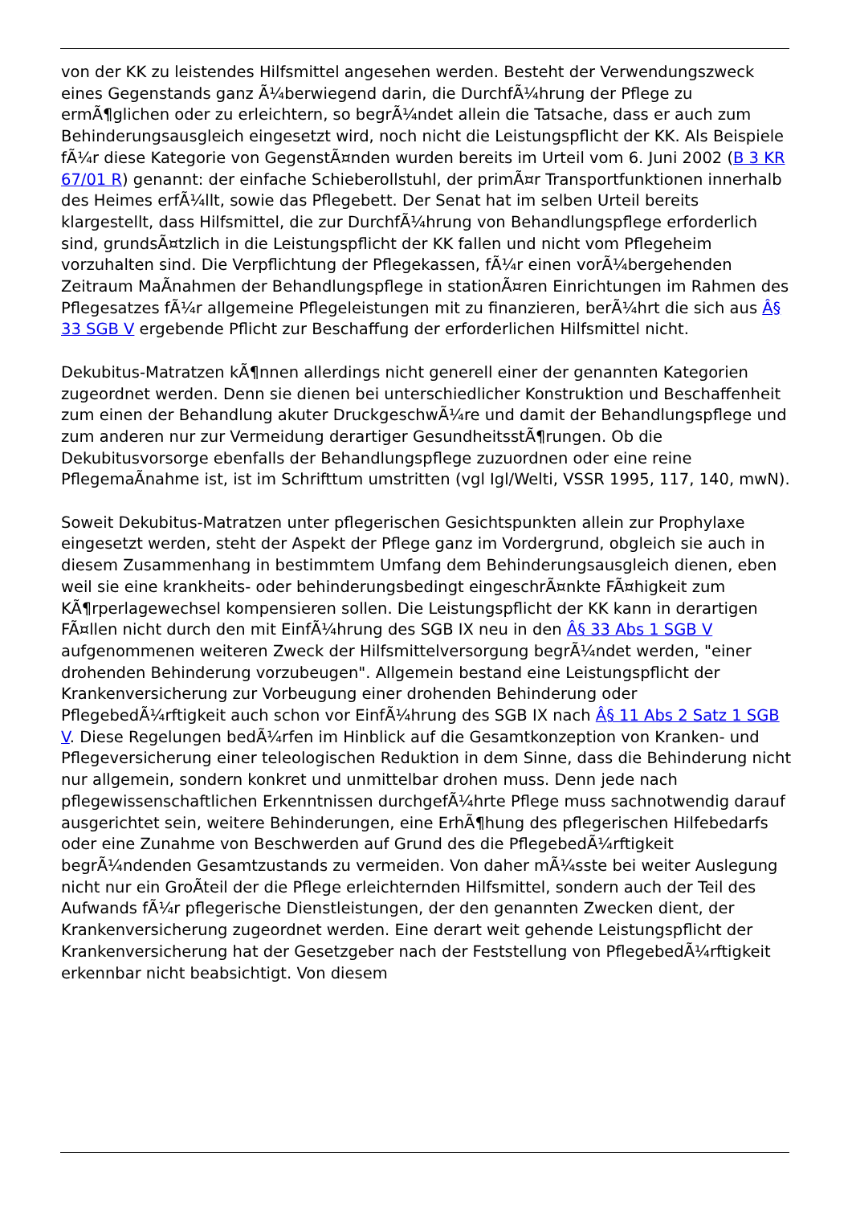von der KK zu leistendes Hilfsmittel angesehen werden. Besteht der Verwendungszweck eines Gegenstands ganz Ã¼berwiegend darin, die DurchfÃ¼hrung der Pflege zu ermÃ¶glichen oder zu erleichtern, so begrÃ¼ndet allein die Tatsache, dass er auch zum Behinderungsausgleich eingesetzt wird, noch nicht die Leistungspflicht der KK. Als Beispiele fÃ¼r diese Kategorie von GegenstÃ¤nden wurden bereits im Urteil vom 6. Juni 2002 (B 3 KR 67/01 R) genannt: der einfache Schieberollstuhl, der primÃ¤r Transportfunktionen innerhalb des Heimes erfÃ¼llt, sowie das Pflegebett. Der Senat hat im selben Urteil bereits klargestellt, dass Hilfsmittel, die zur DurchfÃ¼hrung von Behandlungspflege erforderlich sind, grundsÃ¤tzlich in die Leistungspflicht der KK fallen und nicht vom Pflegeheim vorzuhalten sind. Die Verpflichtung der Pflegekassen, fÃ¼r einen vorÃ¼bergehenden Zeitraum MaÃnahmen der Behandlungspflege in stationÃ¤ren Einrichtungen im Rahmen des Pflegesatzes fÃ¼r allgemeine Pflegeleistungen mit zu finanzieren, berÃ¼hrt die sich aus Â§ 33 SGB V ergebende Pflicht zur Beschaffung der erforderlichen Hilfsmittel nicht.
Dekubitus-Matratzen kÃ¶nnen allerdings nicht generell einer der genannten Kategorien zugeordnet werden. Denn sie dienen bei unterschiedlicher Konstruktion und Beschaffenheit zum einen der Behandlung akuter DruckgeschwÃ¼re und damit der Behandlungspflege und zum anderen nur zur Vermeidung derartiger GesundheitsstÃ¶rungen. Ob die Dekubitusvorsorge ebenfalls der Behandlungspflege zuzuordnen oder eine reine PflegemaÃnahme ist, ist im Schrifttum umstritten (vgl Igl/Welti, VSSR 1995, 117, 140, mwN).
Soweit Dekubitus-Matratzen unter pflegerischen Gesichtspunkten allein zur Prophylaxe eingesetzt werden, steht der Aspekt der Pflege ganz im Vordergrund, obgleich sie auch in diesem Zusammenhang in bestimmtem Umfang dem Behinderungsausgleich dienen, eben weil sie eine krankheits- oder behinderungsbedingt eingeschrÃ¤nkte FÃ¤higkeit zum KÃ¶rperlagewechsel kompensieren sollen. Die Leistungspflicht der KK kann in derartigen FÃ¤llen nicht durch den mit EinfÃ¼hrung des SGB IX neu in den Â§ 33 Abs 1 SGB V aufgenommenen weiteren Zweck der Hilfsmittelversorgung begrÃ¼ndet werden, "einer drohenden Behinderung vorzubeugen". Allgemein bestand eine Leistungspflicht der Krankenversicherung zur Vorbeugung einer drohenden Behinderung oder PflegebedÃ¼rftigkeit auch schon vor EinfÃ¼hrung des SGB IX nach Â§ 11 Abs 2 Satz 1 SGB V. Diese Regelungen bedÃ¼rfen im Hinblick auf die Gesamtkonzeption von Kranken- und Pflegeversicherung einer teleologischen Reduktion in dem Sinne, dass die Behinderung nicht nur allgemein, sondern konkret und unmittelbar drohen muss. Denn jede nach pflegewissenschaftlichen Erkenntnissen durchgefÃ¼hrte Pflege muss sachnotwendig darauf ausgerichtet sein, weitere Behinderungen, eine ErhÃ¶hung des pflegerischen Hilfebedarfs oder eine Zunahme von Beschwerden auf Grund des die PflegebedÃ¼rftigkeit begrÃ¼ndenden Gesamtzustands zu vermeiden. Von daher mÃ¼sste bei weiter Auslegung nicht nur ein GroÃteil der die Pflege erleichternden Hilfsmittel, sondern auch der Teil des Aufwands fÃ¼r pflegerische Dienstleistungen, der den genannten Zwecken dient, der Krankenversicherung zugeordnet werden. Eine derart weit gehende Leistungspflicht der Krankenversicherung hat der Gesetzgeber nach der Feststellung von PflegebedÃ¼rftigkeit erkennbar nicht beabsichtigt. Von diesem